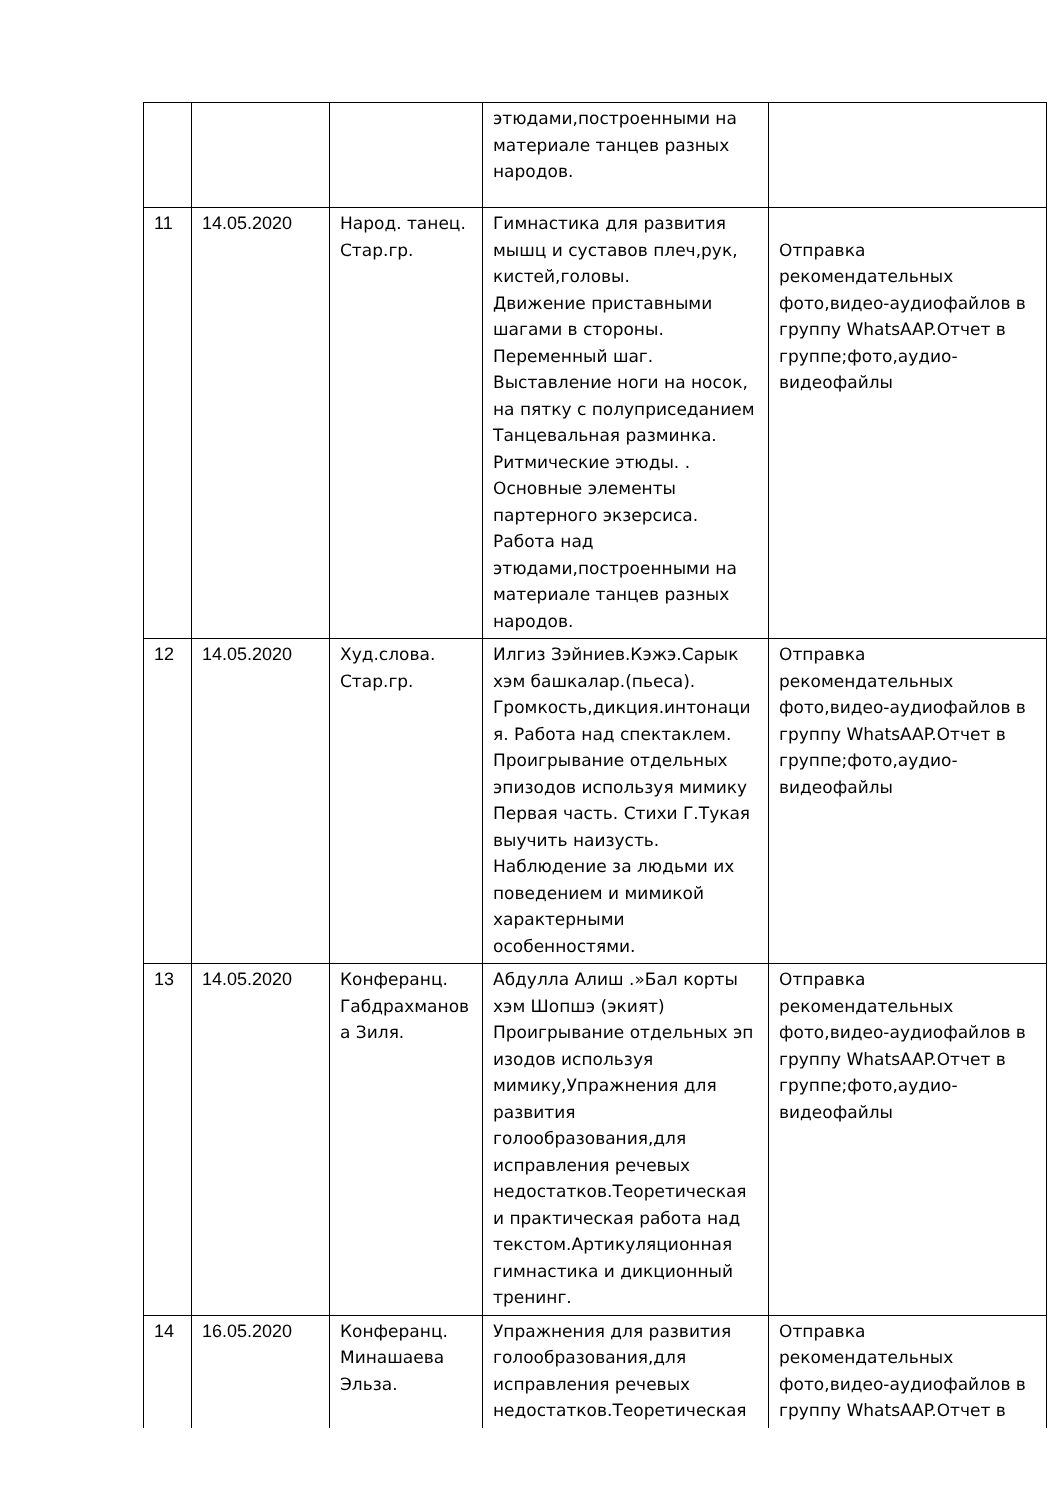| | | | этюдами,построенными на материале танцев разных народов. | |
| 11 | 14.05.2020 | Народ. танец. Стар.гр. | Гимнастика для развития мышц и суставов плеч,рук, кистей,головы. Движение приставными шагами в стороны. Переменный шаг. Выставление ноги на носок, на пятку с полуприседанием Танцевальная разминка. Ритмические этюды. . Основные элементы партерного экзерсиса. Работа над этюдами,построенными на материале танцев разных народов. | Отправка рекомендательных фото,видео-аудиофайлов в группу WhatsAAP.Отчет в группе;фото,аудио-видеофайлы |
| 12 | 14.05.2020 | Худ.слова. Стар.гр. | Илгиз Зэйниев.Кэжэ.Сарык хэм башкалар.(пьеса). Громкость,дикция.интонаци я. Работа над спектаклем. Проигрывание отдельных эпизодов используя мимику Первая часть. Стихи Г.Тукая выучить наизусть. Наблюдение за людьми их поведением и мимикой характерными особенностями. | Отправка рекомендательных фото,видео-аудиофайлов в группу WhatsAAP.Отчет в группе;фото,аудио-видеофайлы |
| 13 | 14.05.2020 | Конферанц. Габдрахманов а Зиля. | Абдулла Алиш .»Бал корты хэм Шопшэ (экият) Проигрывание отдельных эп изодов используя мимику,Упражнения для развития голообразования,для исправления речевых недостатков.Теоретическая и практическая работа над текстом.Артикуляционная гимнастика и дикционный тренинг. | Отправка рекомендательных фото,видео-аудиофайлов в группу WhatsAAP.Отчет в группе;фото,аудио-видеофайлы |
| 14 | 16.05.2020 | Конферанц. Минашаева Эльза. | Упражнения для развития голообразования,для исправления речевых недостатков.Теоретическая | Отправка рекомендательных фото,видео-аудиофайлов в группу WhatsAAP.Отчет в |